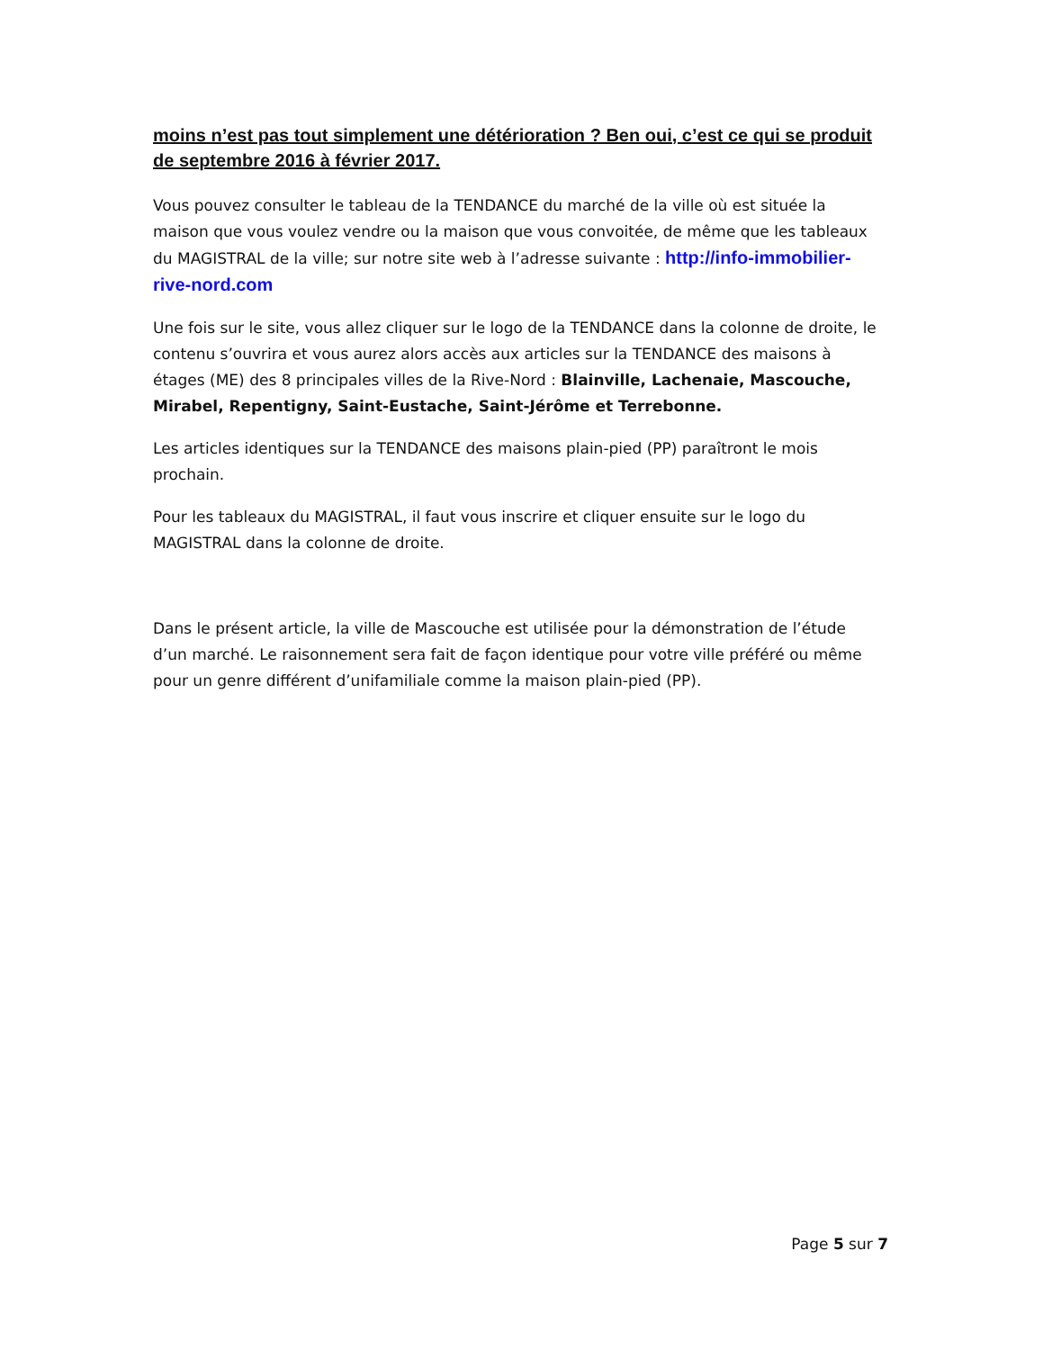moins n’est pas tout simplement une détérioration ? Ben oui, c’est ce qui se produit de septembre 2016 à février 2017.
Vous pouvez consulter le tableau de la TENDANCE du marché de la ville où est située la maison que vous voulez vendre ou la maison que vous convoitée, de même que les tableaux du MAGISTRAL de la ville; sur notre site web à l’adresse suivante : http://info-immobilier-rive-nord.com
Une fois sur le site, vous allez cliquer sur le logo de la TENDANCE dans la colonne de droite, le contenu s’ouvrira et vous aurez alors accès aux articles sur la TENDANCE des maisons à étages (ME) des 8 principales villes de la Rive-Nord : Blainville, Lachenaie, Mascouche, Mirabel, Repentigny, Saint-Eustache, Saint-Jérôme et Terrebonne.
Les articles identiques sur la TENDANCE des maisons plain-pied (PP) paraîtront le mois prochain.
Pour les tableaux du MAGISTRAL, il faut vous inscrire et cliquer ensuite sur le logo du MAGISTRAL dans la colonne de droite.
Dans le présent article, la ville de Mascouche est utilisée pour la démonstration de l’étude d’un marché. Le raisonnement sera fait de façon identique pour votre ville préféré ou même pour un genre différent d’unifamiliale comme la maison plain-pied (PP).
Page 5 sur 7